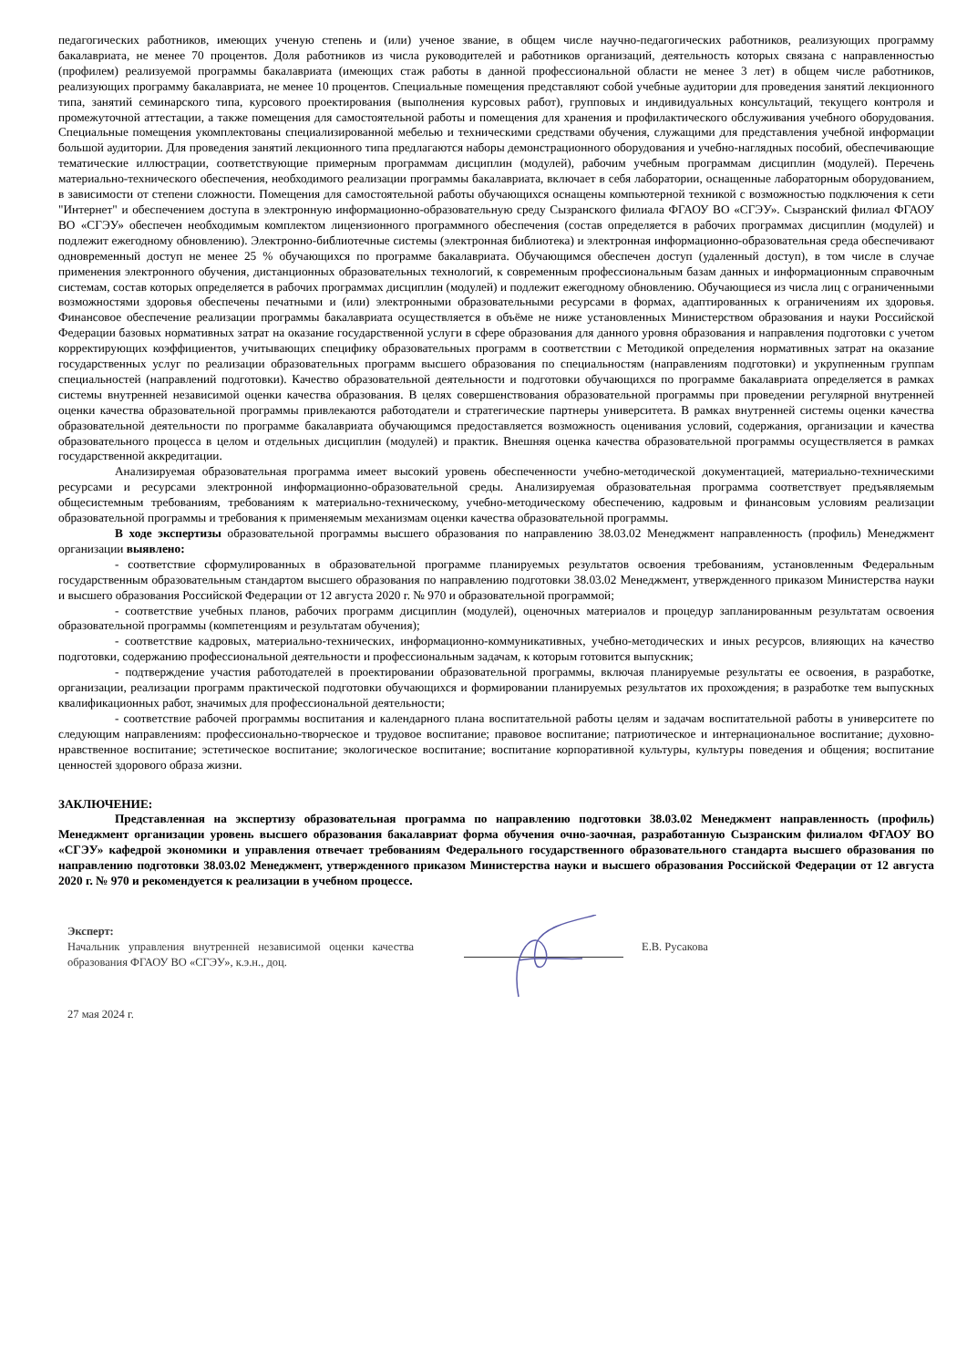педагогических работников, имеющих ученую степень и (или) ученое звание, в общем числе научно-педагогических работников, реализующих программу бакалавриата, не менее 70 процентов. Доля работников из числа руководителей и работников организаций, деятельность которых связана с направленностью (профилем) реализуемой программы бакалавриата (имеющих стаж работы в данной профессиональной области не менее 3 лет) в общем числе работников, реализующих программу бакалавриата, не менее 10 процентов. Специальные помещения представляют собой учебные аудитории для проведения занятий лекционного типа, занятий семинарского типа, курсового проектирования (выполнения курсовых работ), групповых и индивидуальных консультаций, текущего контроля и промежуточной аттестации, а также помещения для самостоятельной работы и помещения для хранения и профилактического обслуживания учебного оборудования. Специальные помещения укомплектованы специализированной мебелью и техническими средствами обучения, служащими для представления учебной информации большой аудитории. Для проведения занятий лекционного типа предлагаются наборы демонстрационного оборудования и учебно-наглядных пособий, обеспечивающие тематические иллюстрации, соответствующие примерным программам дисциплин (модулей), рабочим учебным программам дисциплин (модулей). Перечень материально-технического обеспечения, необходимого реализации программы бакалавриата, включает в себя лаборатории, оснащенные лабораторным оборудованием, в зависимости от степени сложности. Помещения для самостоятельной работы обучающихся оснащены компьютерной техникой с возможностью подключения к сети "Интернет" и обеспечением доступа в электронную информационно-образовательную среду Сызранского филиала ФГАОУ ВО «СГЭУ». Сызранский филиал ФГАОУ ВО «СГЭУ» обеспечен необходимым комплектом лицензионного программного обеспечения (состав определяется в рабочих программах дисциплин (модулей) и подлежит ежегодному обновлению). Электронно-библиотечные системы (электронная библиотека) и электронная информационно-образовательная среда обеспечивают одновременный доступ не менее 25 % обучающихся по программе бакалавриата. Обучающимся обеспечен доступ (удаленный доступ), в том числе в случае применения электронного обучения, дистанционных образовательных технологий, к современным профессиональным базам данных и информационным справочным системам, состав которых определяется в рабочих программах дисциплин (модулей) и подлежит ежегодному обновлению. Обучающиеся из числа лиц с ограниченными возможностями здоровья обеспечены печатными и (или) электронными образовательными ресурсами в формах, адаптированных к ограничениям их здоровья. Финансовое обеспечение реализации программы бакалавриата осуществляется в объёме не ниже установленных Министерством образования и науки Российской Федерации базовых нормативных затрат на оказание государственной услуги в сфере образования для данного уровня образования и направления подготовки с учетом корректирующих коэффициентов, учитывающих специфику образовательных программ в соответствии с Методикой определения нормативных затрат на оказание государственных услуг по реализации образовательных программ высшего образования по специальностям (направлениям подготовки) и укрупненным группам специальностей (направлений подготовки). Качество образовательной деятельности и подготовки обучающихся по программе бакалавриата определяется в рамках системы внутренней независимой оценки качества образования. В целях совершенствования образовательной программы при проведении регулярной внутренней оценки качества образовательной программы привлекаются работодатели и стратегические партнеры университета. В рамках внутренней системы оценки качества образовательной деятельности по программе бакалавриата обучающимся предоставляется возможность оценивания условий, содержания, организации и качества образовательного процесса в целом и отдельных дисциплин (модулей) и практик. Внешняя оценка качества образовательной программы осуществляется в рамках государственной аккредитации.
Анализируемая образовательная программа имеет высокий уровень обеспеченности учебно-методической документацией, материально-техническими ресурсами и ресурсами электронной информационно-образовательной среды. Анализируемая образовательная программа соответствует предъявляемым общесистемным требованиям, требованиям к материально-техническому, учебно-методическому обеспечению, кадровым и финансовым условиям реализации образовательной программы и требования к применяемым механизмам оценки качества образовательной программы.
В ходе экспертизы образовательной программы высшего образования по направлению 38.03.02 Менеджмент направленность (профиль) Менеджмент организации выявлено:
- соответствие сформулированных в образовательной программе планируемых результатов освоения требованиям, установленным Федеральным государственным образовательным стандартом высшего образования по направлению подготовки 38.03.02 Менеджмент, утвержденного приказом Министерства науки и высшего образования Российской Федерации от 12 августа 2020 г. № 970 и образовательной программой;
- соответствие учебных планов, рабочих программ дисциплин (модулей), оценочных материалов и процедур запланированным результатам освоения образовательной программы (компетенциям и результатам обучения);
- соответствие кадровых, материально-технических, информационно-коммуникативных, учебно-методических и иных ресурсов, влияющих на качество подготовки, содержанию профессиональной деятельности и профессиональным задачам, к которым готовится выпускник;
- подтверждение участия работодателей в проектировании образовательной программы, включая планируемые результаты ее освоения, в разработке, организации, реализации программ практической подготовки обучающихся и формировании планируемых результатов их прохождения; в разработке тем выпускных квалификационных работ, значимых для профессиональной деятельности;
- соответствие рабочей программы воспитания и календарного плана воспитательной работы целям и задачам воспитательной работы в университете по следующим направлениям: профессионально-творческое и трудовое воспитание; правовое воспитание; патриотическое и интернациональное воспитание; духовно-нравственное воспитание; эстетическое воспитание; экологическое воспитание; воспитание корпоративной культуры, культуры поведения и общения; воспитание ценностей здорового образа жизни.
ЗАКЛЮЧЕНИЕ:
Представленная на экспертизу образовательная программа по направлению подготовки 38.03.02 Менеджмент направленность (профиль) Менеджмент организации уровень высшего образования бакалавриат форма обучения очно-заочная, разработанную Сызранским филиалом ФГАОУ ВО «СГЭУ» кафедрой экономики и управления отвечает требованиям Федерального государственного образовательного стандарта высшего образования по направлению подготовки 38.03.02 Менеджмент, утвержденного приказом Министерства науки и высшего образования Российской Федерации от 12 августа 2020 г. № 970 и рекомендуется к реализации в учебном процессе.
Эксперт:
Начальник управления внутренней независимой оценки качества образования ФГАОУ ВО «СГЭУ», к.э.н., доц.
Е.В. Русакова
27 мая 2024 г.